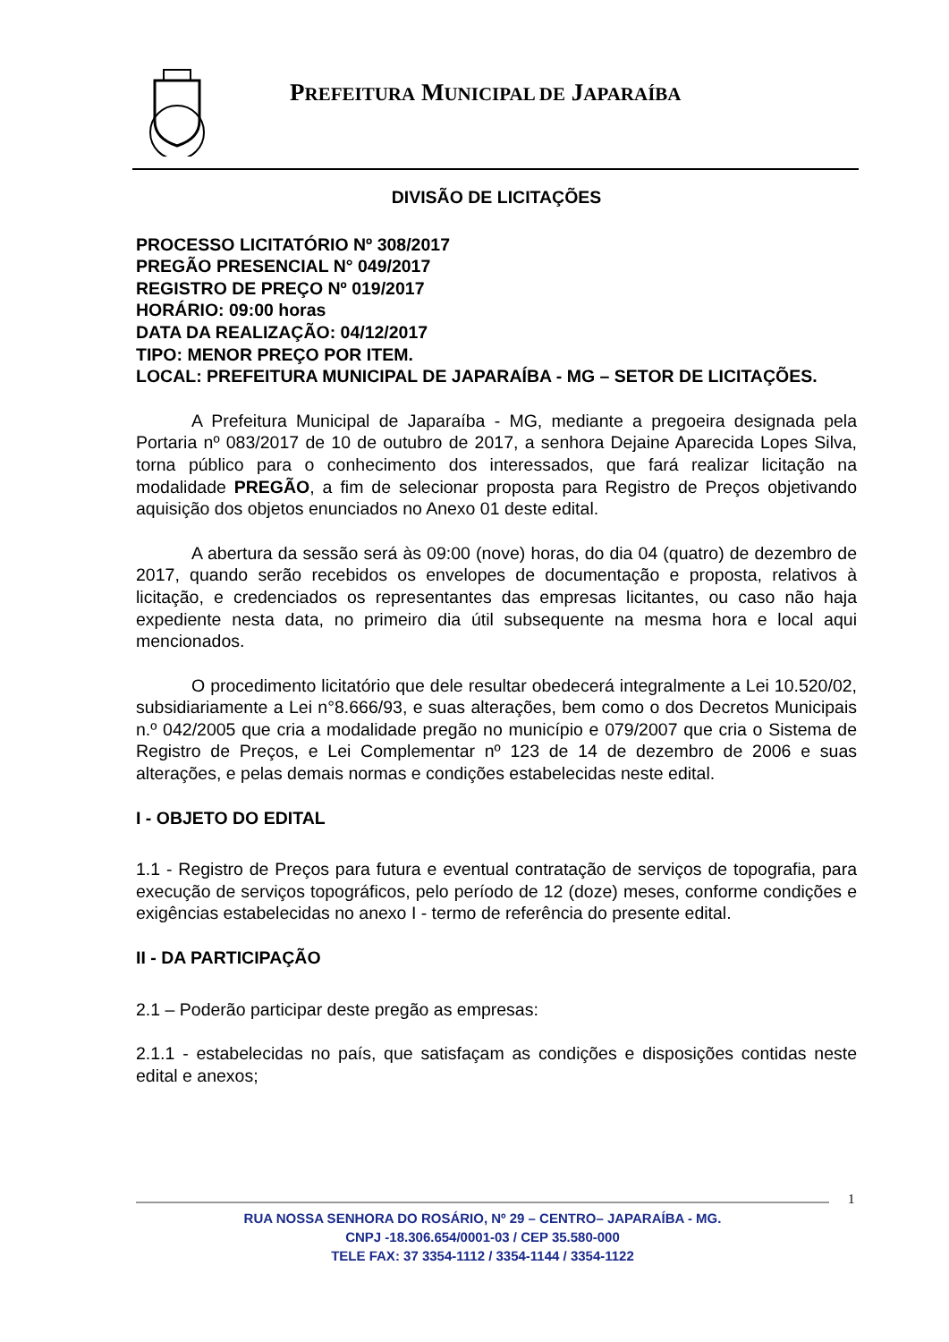PREFEITURA MUNICIPAL DE JAPARAÍBA
DIVISÃO DE LICITAÇÕES
PROCESSO LICITATÓRIO Nº 308/2017
PREGÃO PRESENCIAL N° 049/2017
REGISTRO DE PREÇO Nº 019/2017
HORÁRIO: 09:00 horas
DATA DA REALIZAÇÃO: 04/12/2017
TIPO: MENOR PREÇO POR ITEM.
LOCAL: PREFEITURA MUNICIPAL DE JAPARAÍBA - MG – SETOR DE LICITAÇÕES.
A Prefeitura Municipal de Japaraíba - MG, mediante a pregoeira designada pela Portaria nº 083/2017 de 10 de outubro de 2017, a senhora Dejaine Aparecida Lopes Silva, torna público para o conhecimento dos interessados, que fará realizar licitação na modalidade PREGÃO, a fim de selecionar proposta para Registro de Preços objetivando aquisição dos objetos enunciados no Anexo 01 deste edital.
A abertura da sessão será às 09:00 (nove) horas, do dia 04 (quatro) de dezembro de 2017, quando serão recebidos os envelopes de documentação e proposta, relativos à licitação, e credenciados os representantes das empresas licitantes, ou caso não haja expediente nesta data, no primeiro dia útil subsequente na mesma hora e local aqui mencionados.
O procedimento licitatório que dele resultar obedecerá integralmente a Lei 10.520/02, subsidiariamente a Lei n°8.666/93, e suas alterações, bem como o dos Decretos Municipais n.º 042/2005 que cria a modalidade pregão no município e 079/2007 que cria o Sistema de Registro de Preços, e Lei Complementar nº 123 de 14 de dezembro de 2006 e suas alterações, e pelas demais normas e condições estabelecidas neste edital.
I - OBJETO DO EDITAL
1.1 - Registro de Preços para futura e eventual contratação de serviços de topografia, para execução de serviços topográficos, pelo período de 12 (doze) meses, conforme condições e exigências estabelecidas no anexo I - termo de referência do presente edital.
II - DA PARTICIPAÇÃO
2.1 – Poderão participar deste pregão as empresas:
2.1.1 - estabelecidas no país, que satisfaçam as condições e disposições contidas neste edital e anexos;
1
RUA NOSSA SENHORA DO ROSÁRIO, Nº 29 – CENTRO– JAPARAÍBA - MG.
CNPJ -18.306.654/0001-03 / CEP 35.580-000
TELE FAX: 37 3354-1112 / 3354-1144 / 3354-1122